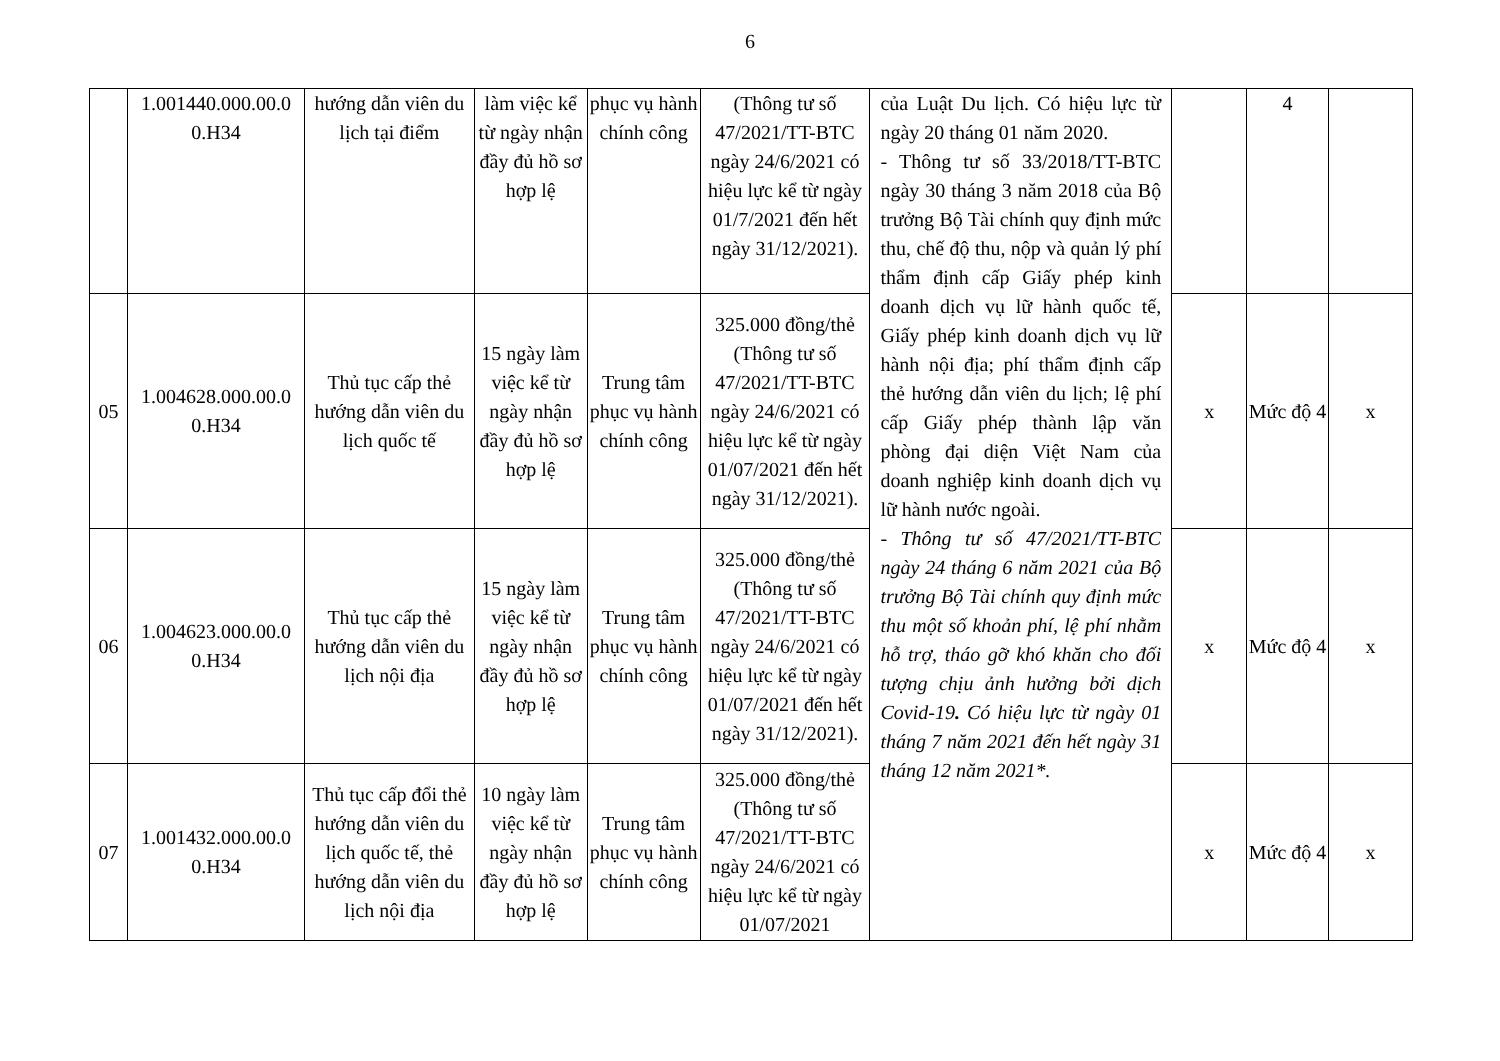6
| | 1.001440.000.00.0 0.H34 | hướng dẫn viên du lịch tại điểm | làm việc kể từ ngày nhận đầy đủ hồ sơ hợp lệ | phục vụ hành chính công | (Thông tư số 47/2021/TT-BTC ngày 24/6/2021 có hiệu lực kể từ ngày 01/7/2021 đến hết ngày 31/12/2021). | của Luật Du lịch. Có hiệu lực từ ngày 20 tháng 01 năm 2020. - Thông tư số 33/2018/TT-BTC ngày 30 tháng 3 năm 2018 của Bộ trưởng Bộ Tài chính quy định mức thu, chế độ thu, nộp và quản lý phí thẩm định cấp Giấy phép kinh doanh dịch vụ lữ hành quốc tế, Giấy phép kinh doanh dịch vụ lữ hành nội địa; phí thẩm định cấp thẻ hướng dẫn viên du lịch; lệ phí cấp Giấy phép thành lập văn phòng đại diện Việt Nam của doanh nghiệp kinh doanh dịch vụ lữ hành nước ngoài. - Thông tư số 47/2021/TT-BTC ngày 24 tháng 6 năm 2021 của Bộ trưởng Bộ Tài chính quy định mức thu một số khoản phí, lệ phí nhằm hỗ trợ, tháo gỡ khó khăn cho đối tượng chịu ảnh hưởng bởi dịch Covid-19 . Có hiệu lực từ ngày 01 tháng 7 năm 2021 đến hết ngày 31 tháng 12 năm 2021*. | | 4 | |
| 05 | 1.004628.000.00.0 0.H34 | Thủ tục cấp thẻ hướng dẫn viên du lịch quốc tế | 15 ngày làm việc kể từ ngày nhận đầy đủ hồ sơ hợp lệ | Trung tâm phục vụ hành chính công | 325.000 đồng/thẻ (Thông tư số 47/2021/TT-BTC ngày 24/6/2021 có hiệu lực kể từ ngày 01/07/2021 đến hết ngày 31/12/2021). | | x | Mức độ 4 | x |
| 06 | 1.004623.000.00.0 0.H34 | Thủ tục cấp thẻ hướng dẫn viên du lịch nội địa | 15 ngày làm việc kể từ ngày nhận đầy đủ hồ sơ hợp lệ | Trung tâm phục vụ hành chính công | 325.000 đồng/thẻ (Thông tư số 47/2021/TT-BTC ngày 24/6/2021 có hiệu lực kể từ ngày 01/07/2021 đến hết ngày 31/12/2021). | | x | Mức độ 4 | x |
| 07 | 1.001432.000.00.0 0.H34 | Thủ tục cấp đổi thẻ hướng dẫn viên du lịch quốc tế, thẻ hướng dẫn viên du lịch nội địa | 10 ngày làm việc kể từ ngày nhận đầy đủ hồ sơ hợp lệ | Trung tâm phục vụ hành chính công | 325.000 đồng/thẻ (Thông tư số 47/2021/TT-BTC ngày 24/6/2021 có hiệu lực kể từ ngày 01/07/2021 | | x | Mức độ 4 | x |